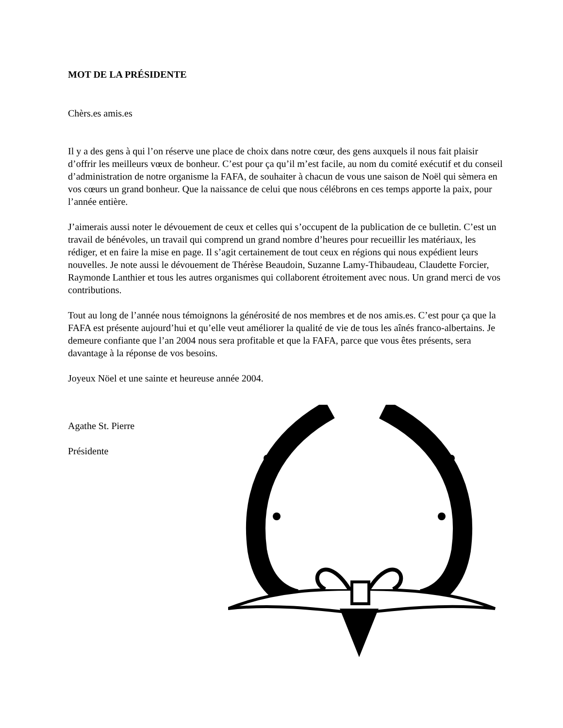MOT DE LA PRÉSIDENTE
Chèrs.es amis.es
Il y a des gens à qui l’on réserve une place de choix dans notre cœur, des gens auxquels il nous fait plaisir d’offrir les meilleurs vœux de bonheur. C’est pour ça qu’il m’est facile, au nom du comité exécutif et du conseil d’administration de notre organisme la FAFA, de souhaiter à chacun de vous une saison de Noël qui sèmera en vos cœurs un grand bonheur. Que la naissance de celui que nous célébrons en ces temps apporte la paix, pour l’année entière.
J’aimerais aussi noter le dévouement de ceux et celles qui s’occupent de la publication de ce bulletin. C’est un travail de bénévoles, un travail qui comprend un grand nombre d’heures pour recueillir les matériaux, les rédiger, et en faire la mise en page. Il s’agit certainement de tout ceux en régions qui nous expédient leurs nouvelles. Je note aussi le dévouement de Thérèse Beaudoin, Suzanne Lamy-Thibaudeau, Claudette Forcier, Raymonde Lanthier et tous les autres organismes qui collaborent étroitement avec nous. Un grand merci de vos contributions.
Tout au long de l’année nous témoignons la générosité de nos membres et de nos amis.es. C’est pour ça que la FAFA est présente aujourd’hui et qu’elle veut améliorer la qualité de vie de tous les aînés franco-albertains. Je demeure confiante que l’an 2004 nous sera profitable et que la FAFA, parce que vous êtes présents, sera davantage à la réponse de vos besoins.
Joyeux Nöel et une sainte et heureuse année 2004.
Agathe St. Pierre
Présidente